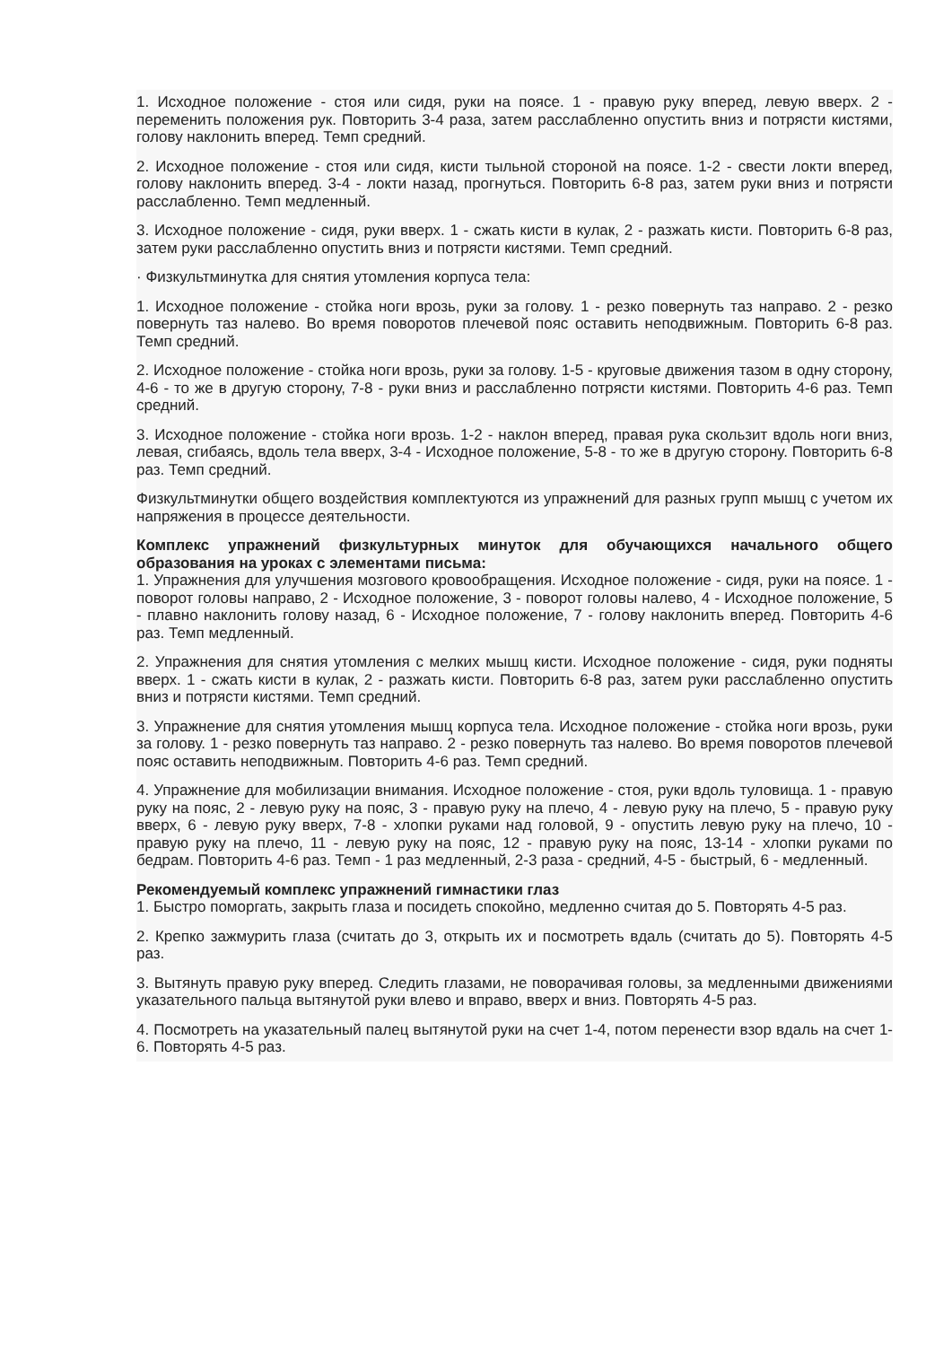1. Исходное положение - стоя или сидя, руки на поясе. 1 - правую руку вперед, левую вверх. 2 - переменить положения рук. Повторить 3-4 раза, затем расслабленно опустить вниз и потрясти кистями, голову наклонить вперед. Темп средний.
2. Исходное положение - стоя или сидя, кисти тыльной стороной на поясе. 1-2 - свести локти вперед, голову наклонить вперед. 3-4 - локти назад, прогнуться. Повторить 6-8 раз, затем руки вниз и потрясти расслабленно. Темп медленный.
3. Исходное положение - сидя, руки вверх. 1 - сжать кисти в кулак, 2 - разжать кисти. Повторить 6-8 раз, затем руки расслабленно опустить вниз и потрясти кистями. Темп средний.
· Физкультминутка для снятия утомления корпуса тела:
1. Исходное положение - стойка ноги врозь, руки за голову. 1 - резко повернуть таз направо. 2 - резко повернуть таз налево. Во время поворотов плечевой пояс оставить неподвижным. Повторить 6-8 раз. Темп средний.
2. Исходное положение - стойка ноги врозь, руки за голову. 1-5 - круговые движения тазом в одну сторону, 4-6 - то же в другую сторону, 7-8 - руки вниз и расслабленно потрясти кистями. Повторить 4-6 раз. Темп средний.
3. Исходное положение - стойка ноги врозь. 1-2 - наклон вперед, правая рука скользит вдоль ноги вниз, левая, сгибаясь, вдоль тела вверх, 3-4 - Исходное положение, 5-8 - то же в другую сторону. Повторить 6-8 раз. Темп средний.
Физкультминутки общего воздействия комплектуются из упражнений для разных групп мышц с учетом их напряжения в процессе деятельности.
Комплекс упражнений физкультурных минуток для обучающихся начального общего образования на уроках с элементами письма:
1. Упражнения для улучшения мозгового кровообращения. Исходное положение - сидя, руки на поясе. 1 - поворот головы направо, 2 - Исходное положение, 3 - поворот головы налево, 4 - Исходное положение, 5 - плавно наклонить голову назад, 6 - Исходное положение, 7 - голову наклонить вперед. Повторить 4-6 раз. Темп медленный.
2. Упражнения для снятия утомления с мелких мышц кисти. Исходное положение - сидя, руки подняты вверх. 1 - сжать кисти в кулак, 2 - разжать кисти. Повторить 6-8 раз, затем руки расслабленно опустить вниз и потрясти кистями. Темп средний.
3. Упражнение для снятия утомления мышц корпуса тела. Исходное положение - стойка ноги врозь, руки за голову. 1 - резко повернуть таз направо. 2 - резко повернуть таз налево. Во время поворотов плечевой пояс оставить неподвижным. Повторить 4-6 раз. Темп средний.
4. Упражнение для мобилизации внимания. Исходное положение - стоя, руки вдоль туловища. 1 - правую руку на пояс, 2 - левую руку на пояс, 3 - правую руку на плечо, 4 - левую руку на плечо, 5 - правую руку вверх, 6 - левую руку вверх, 7-8 - хлопки руками над головой, 9 - опустить левую руку на плечо, 10 - правую руку на плечо, 11 - левую руку на пояс, 12 - правую руку на пояс, 13-14 - хлопки руками по бедрам. Повторить 4-6 раз. Темп - 1 раз медленный, 2-3 раза - средний, 4-5 - быстрый, 6 - медленный.
Рекомендуемый комплекс упражнений гимнастики глаз
1. Быстро поморгать, закрыть глаза и посидеть спокойно, медленно считая до 5. Повторять 4-5 раз.
2. Крепко зажмурить глаза (считать до 3, открыть их и посмотреть вдаль (считать до 5). Повторять 4-5 раз.
3. Вытянуть правую руку вперед. Следить глазами, не поворачивая головы, за медленными движениями указательного пальца вытянутой руки влево и вправо, вверх и вниз. Повторять 4-5 раз.
4. Посмотреть на указательный палец вытянутой руки на счет 1-4, потом перенести взор вдаль на счет 1-6. Повторять 4-5 раз.